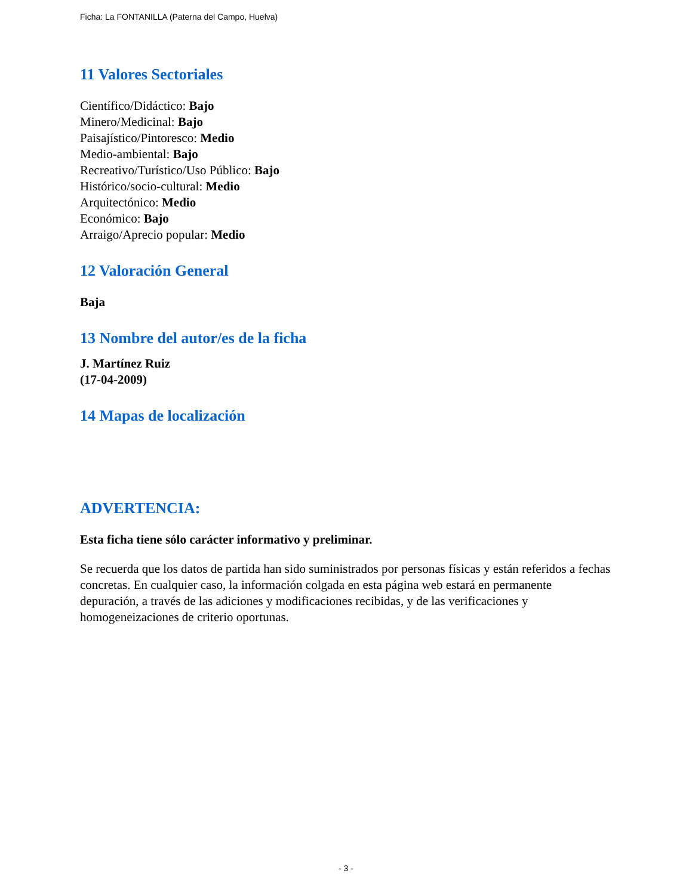Ficha: La FONTANILLA (Paterna del Campo, Huelva)
11 Valores Sectoriales
Científico/Didáctico: Bajo
Minero/Medicinal: Bajo
Paisajístico/Pintoresco: Medio
Medio-ambiental: Bajo
Recreativo/Turístico/Uso Público: Bajo
Histórico/socio-cultural: Medio
Arquitectónico: Medio
Económico: Bajo
Arraigo/Aprecio popular: Medio
12 Valoración General
Baja
13 Nombre del autor/es de la ficha
J. Martínez Ruiz
(17-04-2009)
14 Mapas de localización
ADVERTENCIA:
Esta ficha tiene sólo carácter informativo y preliminar.
Se recuerda que los datos de partida han sido suministrados por personas físicas y están referidos a fechas concretas. En cualquier caso, la información colgada en esta página web estará en permanente depuración, a través de las adiciones y modificaciones recibidas, y de las verificaciones y homogeneizaciones de criterio oportunas.
- 3 -